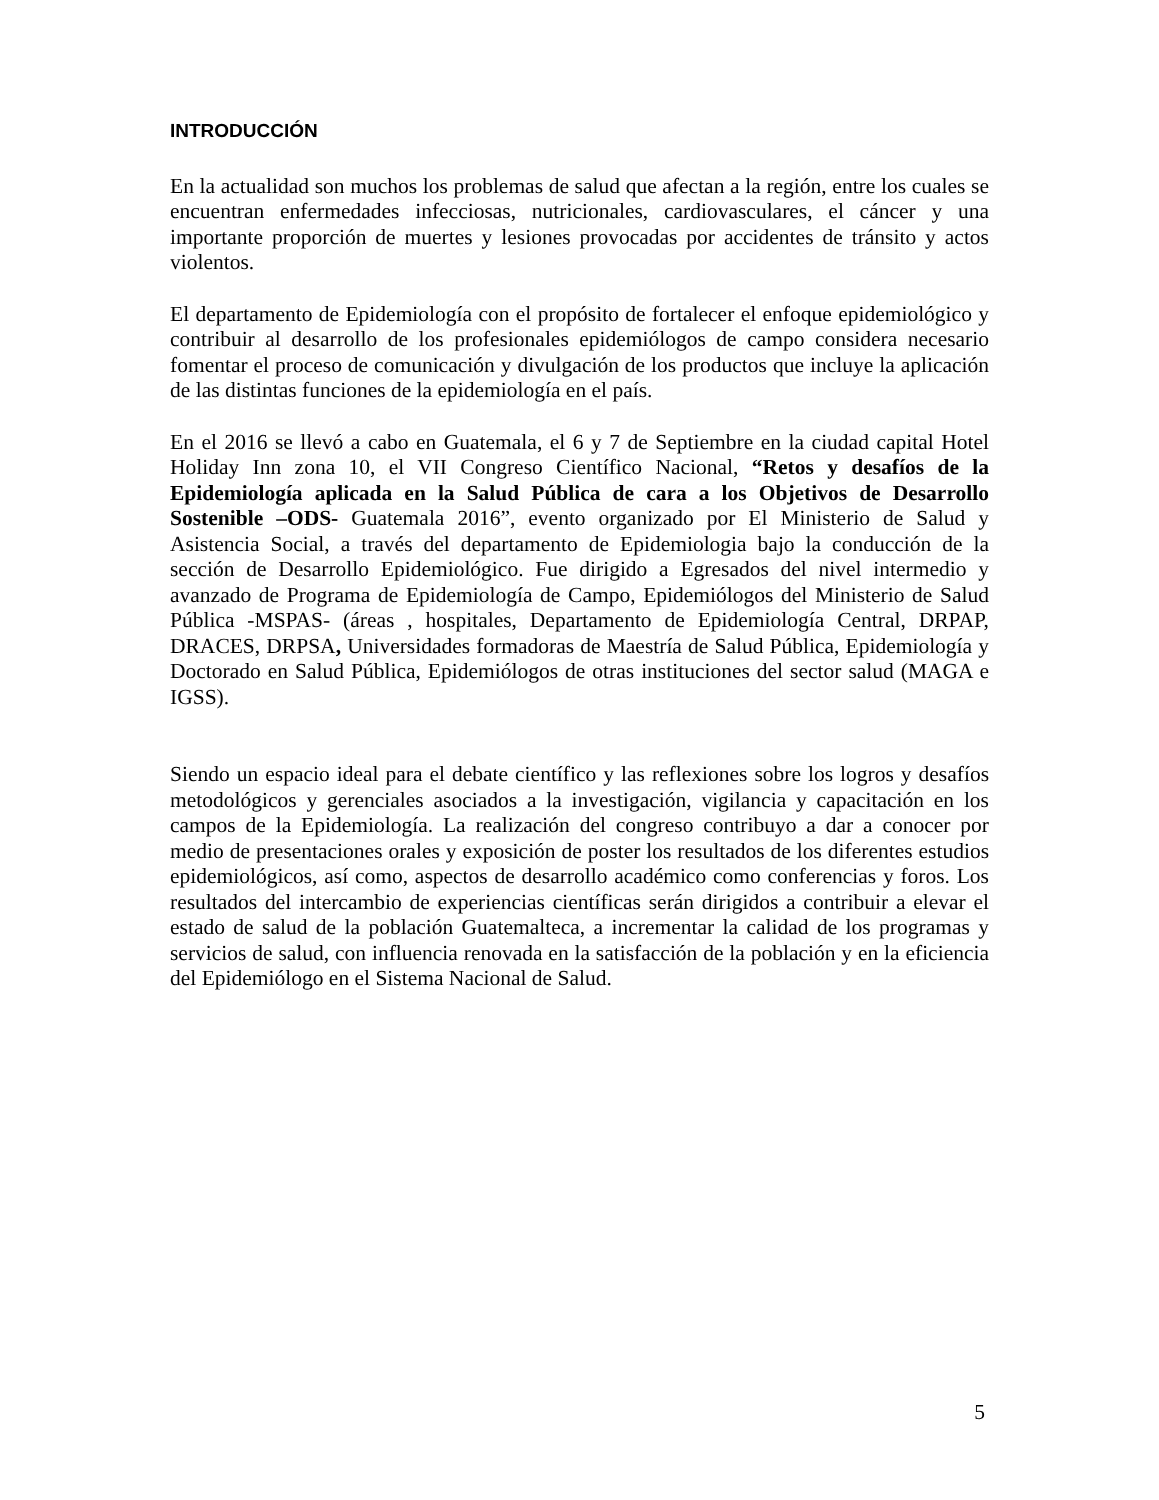INTRODUCCIÓN
En la actualidad son muchos los problemas de salud que afectan a la región, entre los cuales se encuentran enfermedades infecciosas, nutricionales, cardiovasculares, el cáncer y una importante proporción de muertes y lesiones provocadas por accidentes de tránsito y actos violentos.
El departamento de Epidemiología con el propósito de fortalecer el enfoque epidemiológico y contribuir al desarrollo de los profesionales epidemiólogos de campo considera necesario fomentar el proceso de comunicación y divulgación de los productos que incluye la aplicación de las distintas funciones de la epidemiología en el país.
En el 2016 se llevó a cabo en Guatemala, el 6 y 7 de Septiembre en la ciudad capital Hotel Holiday Inn zona 10, el VII Congreso Científico Nacional, “Retos y desafíos de la Epidemiología aplicada en la Salud Pública de cara a los Objetivos de Desarrollo Sostenible –ODS- Guatemala 2016”, evento organizado por El Ministerio de Salud y Asistencia Social, a través del departamento de Epidemiologia bajo la conducción de la sección de Desarrollo Epidemiológico. Fue dirigido a Egresados del nivel intermedio y avanzado de Programa de Epidemiología de Campo, Epidemiólogos del Ministerio de Salud Pública -MSPAS- (áreas , hospitales, Departamento de Epidemiología Central, DRPAP, DRACES, DRPSA, Universidades formadoras de Maestría de Salud Pública, Epidemiología y Doctorado en Salud Pública, Epidemiólogos de otras instituciones del sector salud (MAGA e IGSS).
Siendo un espacio ideal para el debate científico y las reflexiones sobre los logros y desafíos metodológicos y gerenciales asociados a la investigación, vigilancia y capacitación en los campos de la Epidemiología. La realización del congreso contribuyo a dar a conocer por medio de presentaciones orales y exposición de poster los resultados de los diferentes estudios epidemiológicos, así como, aspectos de desarrollo académico como conferencias y foros. Los resultados del intercambio de experiencias científicas serán dirigidos a contribuir a elevar el estado de salud de la población Guatemalteca, a incrementar la calidad de los programas y servicios de salud, con influencia renovada en la satisfacción de la población y en la eficiencia del Epidemiólogo en el Sistema Nacional de Salud.
5